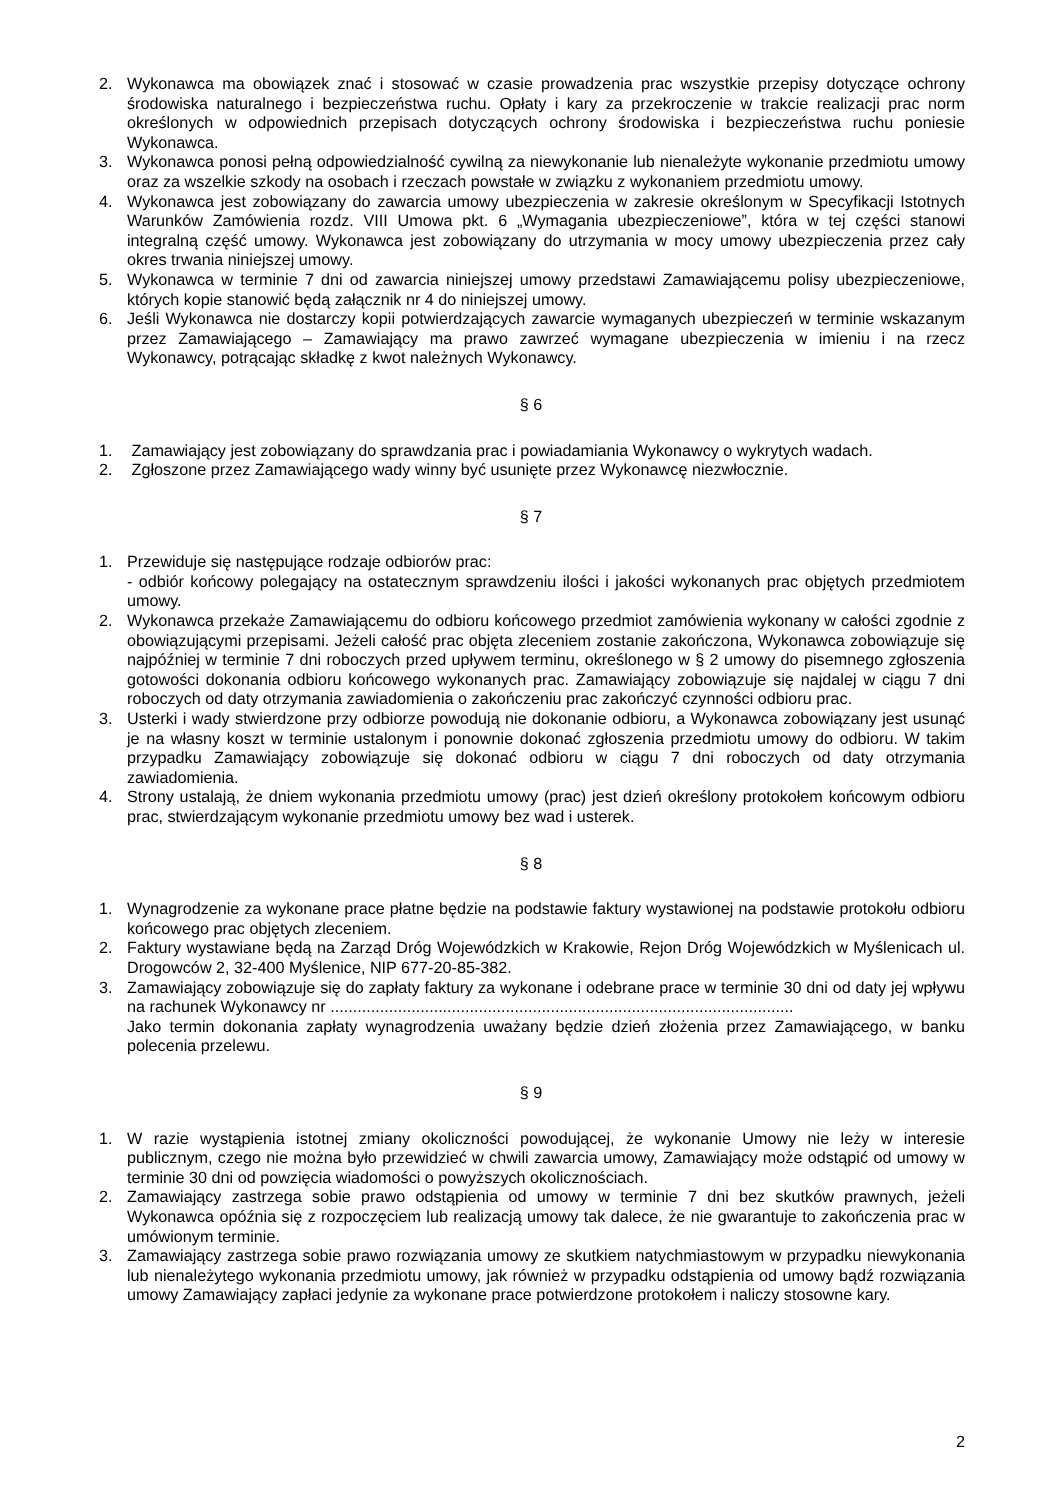2. Wykonawca ma obowiązek znać i stosować w czasie prowadzenia prac wszystkie przepisy dotyczące ochrony środowiska naturalnego i bezpieczeństwa ruchu. Opłaty i kary za przekroczenie w trakcie realizacji prac norm określonych w odpowiednich przepisach dotyczących ochrony środowiska i bezpieczeństwa ruchu poniesie Wykonawca.
3. Wykonawca ponosi pełną odpowiedzialność cywilną za niewykonanie lub nienależyte wykonanie przedmiotu umowy oraz za wszelkie szkody na osobach i rzeczach powstałe w związku z wykonaniem przedmiotu umowy.
4. Wykonawca jest zobowiązany do zawarcia umowy ubezpieczenia w zakresie określonym w Specyfikacji Istotnych Warunków Zamówienia rozdz. VIII Umowa pkt. 6 „Wymagania ubezpieczeniowe”, która w tej części stanowi integralną część umowy. Wykonawca jest zobowiązany do utrzymania w mocy umowy ubezpieczenia przez cały okres trwania niniejszej umowy.
5. Wykonawca w terminie 7 dni od zawarcia niniejszej umowy przedstawi Zamawiającemu polisy ubezpieczeniowe, których kopie stanowić będą załącznik nr 4 do niniejszej umowy.
6. Jeśli Wykonawca nie dostarczy kopii potwierdzających zawarcie wymaganych ubezpieczeń w terminie wskazanym przez Zamawiającego – Zamawiający ma prawo zawrzeć wymagane ubezpieczenia w imieniu i na rzecz Wykonawcy, potrącając składkę z kwot należnych Wykonawcy.
§ 6
1. Zamawiający jest zobowiązany do sprawdzania prac i powiadamiania Wykonawcy o wykrytych wadach.
2. Zgłoszone przez Zamawiającego wady winny być usunięte przez Wykonawcę niezwłocznie.
§ 7
1. Przewiduje się następujące rodzaje odbiorów prac:
- odbiór końcowy polegający na ostatecznym sprawdzeniu ilości i jakości wykonanych prac objętych przedmiotem umowy.
2. Wykonawca przekaże Zamawiającemu do odbioru końcowego przedmiot zamówienia wykonany w całości zgodnie z obowiązującymi przepisami. Jeżeli całość prac objęta zleceniem zostanie zakończona, Wykonawca zobowiązuje się najpóźniej w terminie 7 dni roboczych przed upływem terminu, określonego w § 2 umowy do pisemnego zgłoszenia gotowości dokonania odbioru końcowego wykonanych prac. Zamawiający zobowiązuje się najdalej w ciągu 7 dni roboczych od daty otrzymania zawiadomienia o zakończeniu prac zakończyć czynności odbioru prac.
3. Usterki i wady stwierdzone przy odbiorze powodują nie dokonanie odbioru, a Wykonawca zobowiązany jest usunąć je na własny koszt w terminie ustalonym i ponownie dokonać zgłoszenia przedmiotu umowy do odbioru. W takim przypadku Zamawiający zobowiązuje się dokonać odbioru w ciągu 7 dni roboczych od daty otrzymania zawiadomienia.
4. Strony ustalają, że dniem wykonania przedmiotu umowy (prac) jest dzień określony protokołem końcowym odbioru prac, stwierdzającym wykonanie przedmiotu umowy bez wad i usterek.
§ 8
1. Wynagrodzenie za wykonane prace płatne będzie na podstawie faktury wystawionej na podstawie protokołu odbioru końcowego prac objętych zleceniem.
2. Faktury wystawiane będą na Zarząd Dróg Wojewódzkich w Krakowie, Rejon Dróg Wojewódzkich w Myślenicach ul. Drogowców 2, 32-400 Myślenice, NIP 677-20-85-382.
3. Zamawiający zobowiązuje się do zapłaty faktury za wykonane i odebrane prace w terminie 30 dni od daty jej wpływu na rachunek Wykonawcy nr .......................................................................................................
Jako termin dokonania zapłaty wynagrodzenia uważany będzie dzień złożenia przez Zamawiającego, w banku polecenia przelewu.
§ 9
1. W razie wystąpienia istotnej zmiany okoliczności powodującej, że wykonanie Umowy nie leży w interesie publicznym, czego nie można było przewidzieć w chwili zawarcia umowy, Zamawiający może odstąpić od umowy w terminie 30 dni od powzięcia wiadomości o powyższych okolicznościach.
2. Zamawiający zastrzega sobie prawo odstąpienia od umowy w terminie 7 dni bez skutków prawnych, jeżeli Wykonawca opóźnia się z rozpoczęciem lub realizacją umowy tak dalece, że nie gwarantuje to zakończenia prac w umówionym terminie.
3. Zamawiający zastrzega sobie prawo rozwiązania umowy ze skutkiem natychmiastowym w przypadku niewykonania lub nienależytego wykonania przedmiotu umowy, jak również w przypadku odstąpienia od umowy bądź rozwiązania umowy Zamawiający zapłaci jedynie za wykonane prace potwierdzone protokołem i naliczy stosowne kary.
2